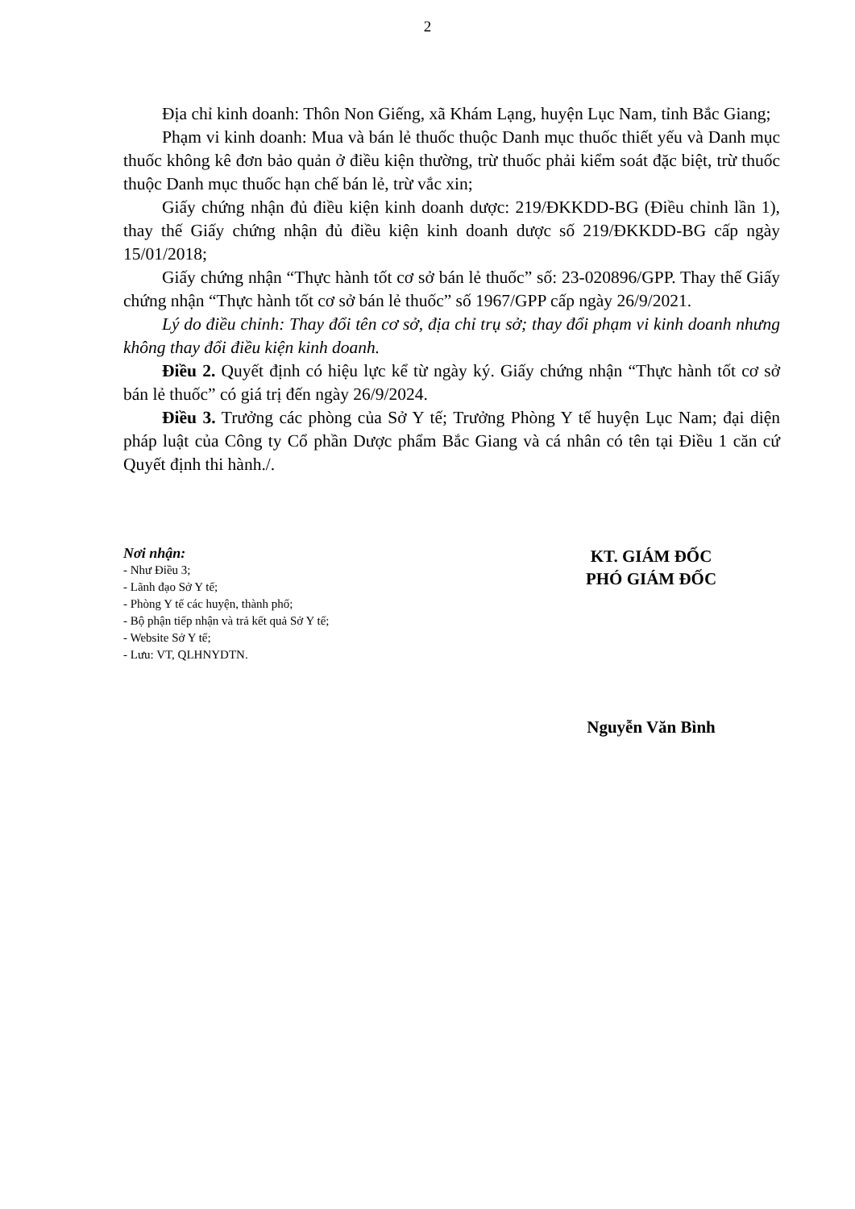2
Địa chỉ kinh doanh: Thôn Non Giếng, xã Khám Lạng, huyện Lục Nam, tỉnh Bắc Giang;
Phạm vi kinh doanh: Mua và bán lẻ thuốc thuộc Danh mục thuốc thiết yếu và Danh mục thuốc không kê đơn bảo quản ở điều kiện thường, trừ thuốc phải kiểm soát đặc biệt, trừ thuốc thuộc Danh mục thuốc hạn chế bán lẻ, trừ vắc xin;
Giấy chứng nhận đủ điều kiện kinh doanh dược: 219/ĐKKDD-BG (Điều chỉnh lần 1), thay thế Giấy chứng nhận đủ điều kiện kinh doanh dược số 219/ĐKKDD-BG cấp ngày 15/01/2018;
Giấy chứng nhận “Thực hành tốt cơ sở bán lẻ thuốc” số: 23-020896/GPP. Thay thế Giấy chứng nhận “Thực hành tốt cơ sở bán lẻ thuốc” số 1967/GPP cấp ngày 26/9/2021.
Lý do điều chỉnh: Thay đổi tên cơ sở, địa chỉ trụ sở; thay đổi phạm vi kinh doanh nhưng không thay đổi điều kiện kinh doanh.
Điều 2. Quyết định có hiệu lực kể từ ngày ký. Giấy chứng nhận “Thực hành tốt cơ sở bán lẻ thuốc” có giá trị đến ngày 26/9/2024.
Điều 3. Trưởng các phòng của Sở Y tế; Trưởng Phòng Y tế huyện Lục Nam; đại diện pháp luật của Công ty Cổ phần Dược phẩm Bắc Giang và cá nhân có tên tại Điều 1 căn cứ Quyết định thi hành./.
Nơi nhận:
- Như Điều 3;
- Lãnh đạo Sở Y tế;
- Phòng Y tế các huyện, thành phố;
- Bộ phận tiếp nhận và trả kết quả Sở Y tế;
- Website Sở Y tế;
- Lưu: VT, QLHNYDTN.
KT. GIÁM ĐỐC
PHÓ GIÁM ĐỐC
Nguyễn Văn Bình